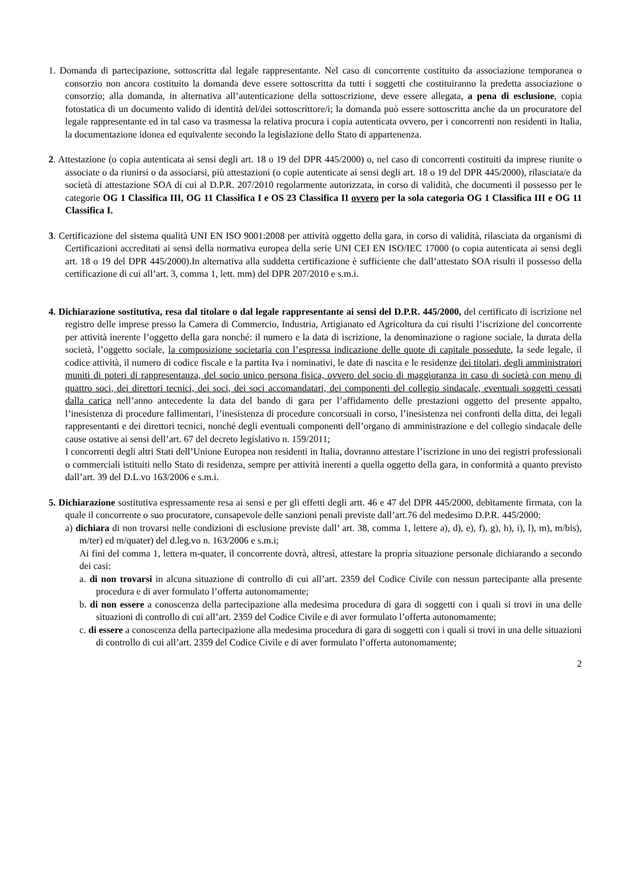1. Domanda di partecipazione, sottoscritta dal legale rappresentante. Nel caso di concorrente costituito da associazione temporanea o consorzio non ancora costituito la domanda deve essere sottoscritta da tutti i soggetti che costituiranno la predetta associazione o consorzio; alla domanda, in alternativa all’autenticazione della sottoscrizione, deve essere allegata, a pena di esclusione, copia fotostatica di un documento valido di identità del/dei sottoscrittore/i; la domanda può essere sottoscritta anche da un procuratore del legale rappresentante ed in tal caso va trasmessa la relativa procura i copia autenticata ovvero, per i concorrenti non residenti in Italia, la documentazione idonea ed equivalente secondo la legislazione dello Stato di appartenenza.
2. Attestazione (o copia autenticata ai sensi degli art. 18 o 19 del DPR 445/2000) o, nel caso di concorrenti costituiti da imprese riunite o associate o da riunirsi o da associarsi, più attestazioni (o copie autenticate ai sensi degli art. 18 o 19 del DPR 445/2000), rilasciata/e da società di attestazione SOA di cui al D.P.R. 207/2010 regolarmente autorizzata, in corso di validità, che documenti il possesso per le categorie OG 1 Classifica III, OG 11 Classifica I e OS 23 Classifica II ovvero per la sola categoria OG 1 Classifica III e OG 11 Classifica I.
3. Certificazione del sistema qualità UNI EN ISO 9001:2008 per attività oggetto della gara, in corso di validità, rilasciata da organismi di Certificazioni accreditati ai sensi della normativa europea della serie UNI CEI EN ISO/IEC 17000 (o copia autenticata ai sensi degli art. 18 o 19 del DPR 445/2000).In alternativa alla suddetta certificazione è sufficiente che dall’attestato SOA risulti il possesso della certificazione di cui all’art. 3, comma 1, lett. mm) del DPR 207/2010 e s.m.i.
4. Dichiarazione sostitutiva, resa dal titolare o dal legale rappresentante ai sensi del D.P.R. 445/2000, del certificato di iscrizione nel registro delle imprese presso la Camera di Commercio, Industria, Artigianato ed Agricoltura da cui risulti l’iscrizione del concorrente per attività inerente l’oggetto della gara nonché: il numero e la data di iscrizione, la denominazione o ragione sociale, la durata della società, l’oggetto sociale, la composizione societaria con l’espressa indicazione delle quote di capitale possedute, la sede legale, il codice attività, il numero di codice fiscale e la partita Iva i nominativi, le date di nascita e le residenze dei titolari, degli amministratori muniti di poteri di rappresentanza, del socio unico persona fisica, ovvero del socio di maggioranza in caso di società con meno di quattro soci, dei direttori tecnici, dei soci, dei soci accomandatari, dei componenti del collegio sindacale, eventuali soggetti cessati dalla carica nell’anno antecedente la data del bando di gara per l’affidamento delle prestazioni oggetto del presente appalto, l’inesistenza di procedure fallimentari, l’inesistenza di procedure concorsuali in corso, l’inesistenza nei confronti della ditta, dei legali rappresentanti e dei direttori tecnici, nonché degli eventuali componenti dell’organo di amministrazione e del collegio sindacale delle cause ostative ai sensi dell’art. 67 del decreto legislativo n. 159/2011;
I concorrenti degli altri Stati dell’Unione Europea non residenti in Italia, dovranno attestare l’iscrizione in uno dei registri professionali o commerciali istituiti nello Stato di residenza, sempre per attività inerenti a quella oggetto della gara, in conformità a quanto previsto dall’art. 39 del D.L.vo 163/2006 e s.m.i.
5. Dichiarazione sostitutiva espressamente resa ai sensi e per gli effetti degli artt. 46 e 47 del DPR 445/2000, debitamente firmata, con la quale il concorrente o suo procuratore, consapevole delle sanzioni penali previste dall’art.76 del medesimo D.P.R. 445/2000:
a) dichiara di non trovarsi nelle condizioni di esclusione previste dall’ art. 38, comma 1, lettere a), d), e), f), g), h), i), l), m), m/bis), m/ter) ed m/quater) del d.leg.vo n. 163/2006 e s.m.i;
Ai fini del comma 1, lettera m-quater, il concorrente dovrà, altresì, attestare la propria situazione personale dichiarando a secondo dei casi:
a. di non trovarsi in alcuna situazione di controllo di cui all’art. 2359 del Codice Civile con nessun partecipante alla presente procedura e di aver formulato l’offerta autonomamente;
b. di non essere a conoscenza della partecipazione alla medesima procedura di gara di soggetti con i quali si trovi in una delle situazioni di controllo di cui all’art. 2359 del Codice Civile e di aver formulato l’offerta autonomamente;
c. di essere a conoscenza della partecipazione alla medesima procedura di gara di soggetti con i quali si trovi in una delle situazioni di controllo di cui all’art. 2359 del Codice Civile e di aver formulato l’offerta autonomamente;
2